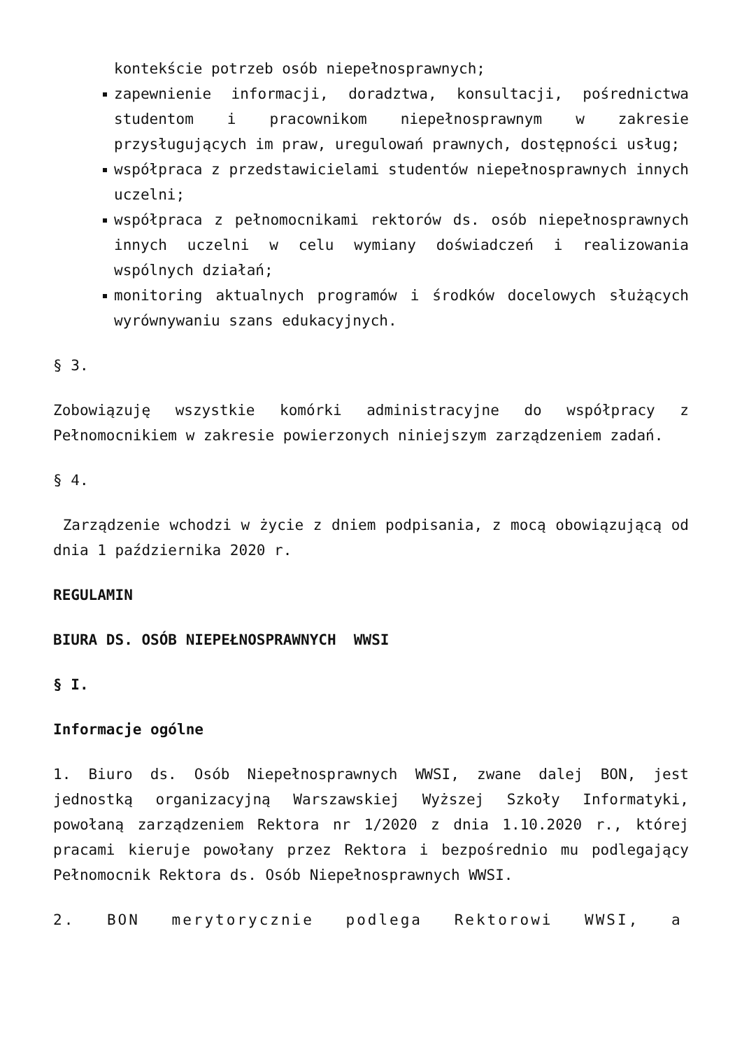kontekście potrzeb osób niepełnosprawnych;
zapewnienie informacji, doradztwa, konsultacji, pośrednictwa studentom i pracownikom niepełnosprawnym w zakresie przysługujących im praw, uregulowań prawnych, dostępności usług;
współpraca z przedstawicielami studentów niepełnosprawnych innych uczelni;
współpraca z pełnomocnikami rektorów ds. osób niepełnosprawnych innych uczelni w celu wymiany doświadczeń i realizowania wspólnych działań;
monitoring aktualnych programów i środków docelowych służących wyrównywaniu szans edukacyjnych.
§ 3.
Zobowiązuję wszystkie komórki administracyjne do współpracy z Pełnomocnikiem w zakresie powierzonych niniejszym zarządzeniem zadań.
§ 4.
Zarządzenie wchodzi w życie z dniem podpisania, z mocą obowiązującą od dnia 1 października 2020 r.
REGULAMIN
BIURA DS. OSÓB NIEPEŁNOSPRAWNYCH WWSI
§ I.
Informacje ogólne
1. Biuro ds. Osób Niepełnosprawnych WWSI, zwane dalej BON, jest jednostką organizacyjną Warszawskiej Wyższej Szkoły Informatyki, powołaną zarządzeniem Rektora nr 1/2020 z dnia 1.10.2020 r., której pracami kieruje powołany przez Rektora i bezpośrednio mu podlegający Pełnomocnik Rektora ds. Osób Niepełnosprawnych WWSI.
2. BON merytorycznie podlega Rektorowi WWSI, a